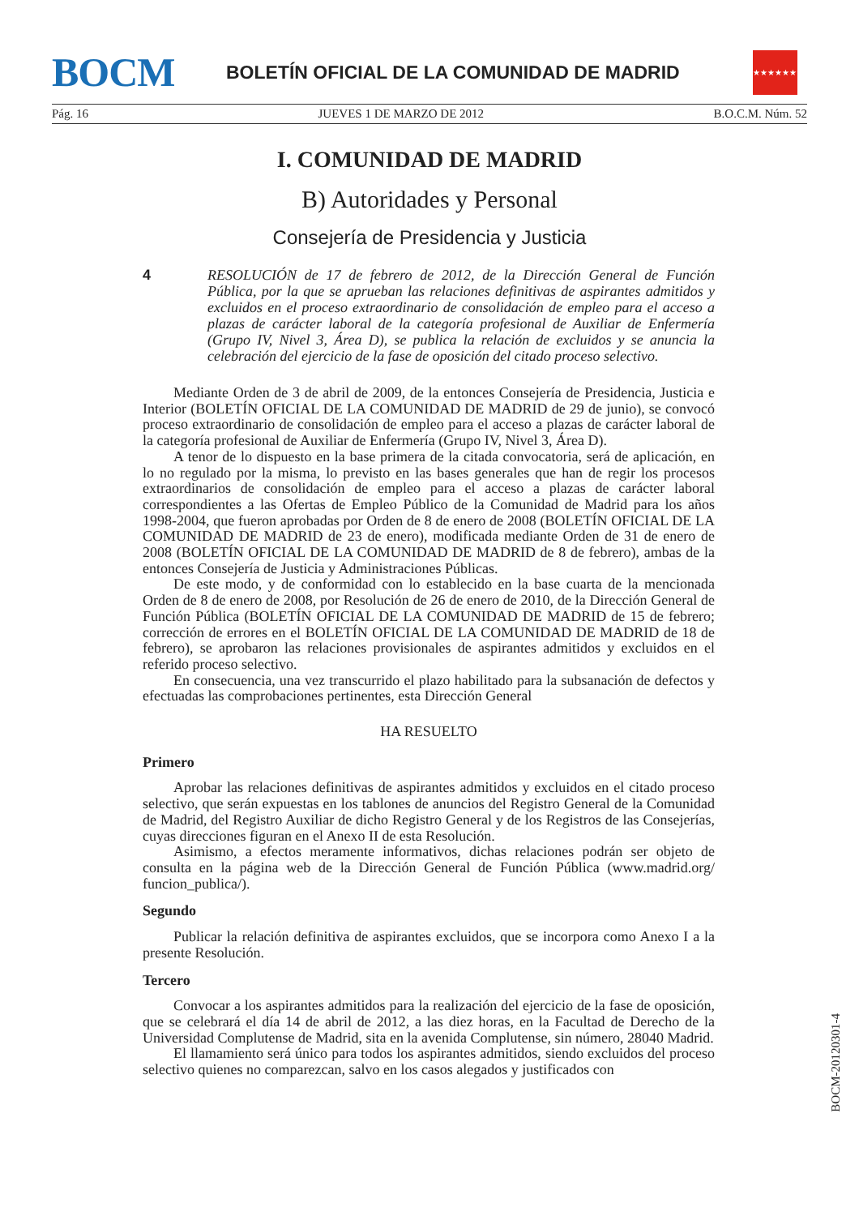BOCM
BOLETÍN OFICIAL DE LA COMUNIDAD DE MADRID
★★★★★★★
Pág. 16 JUEVES 1 DE MARZO DE 2012 B.O.C.M. Núm. 52
I. COMUNIDAD DE MADRID
B) Autoridades y Personal
Consejería de Presidencia y Justicia
4
RESOLUCIÓN de 17 de febrero de 2012, de la Dirección General de Función Pública, por la que se aprueban las relaciones definitivas de aspirantes admitidos y excluidos en el proceso extraordinario de consolidación de empleo para el acceso a plazas de carácter laboral de la categoría profesional de Auxiliar de Enfermería (Grupo IV, Nivel 3, Área D), se publica la relación de excluidos y se anuncia la celebración del ejercicio de la fase de oposición del citado proceso selectivo.
Mediante Orden de 3 de abril de 2009, de la entonces Consejería de Presidencia, Justicia e Interior (BOLETÍN OFICIAL DE LA COMUNIDAD DE MADRID de 29 de junio), se convocó proceso extraordinario de consolidación de empleo para el acceso a plazas de carácter laboral de la categoría profesional de Auxiliar de Enfermería (Grupo IV, Nivel 3, Área D).
A tenor de lo dispuesto en la base primera de la citada convocatoria, será de aplicación, en lo no regulado por la misma, lo previsto en las bases generales que han de regir los procesos extraordinarios de consolidación de empleo para el acceso a plazas de carácter laboral correspondientes a las Ofertas de Empleo Público de la Comunidad de Madrid para los años 1998-2004, que fueron aprobadas por Orden de 8 de enero de 2008 (BOLETÍN OFICIAL DE LA COMUNIDAD DE MADRID de 23 de enero), modificada mediante Orden de 31 de enero de 2008 (BOLETÍN OFICIAL DE LA COMUNIDAD DE MADRID de 8 de febrero), ambas de la entonces Consejería de Justicia y Administraciones Públicas.
De este modo, y de conformidad con lo establecido en la base cuarta de la mencionada Orden de 8 de enero de 2008, por Resolución de 26 de enero de 2010, de la Dirección General de Función Pública (BOLETÍN OFICIAL DE LA COMUNIDAD DE MADRID de 15 de febrero; corrección de errores en el BOLETÍN OFICIAL DE LA COMUNIDAD DE MADRID de 18 de febrero), se aprobaron las relaciones provisionales de aspirantes admitidos y excluidos en el referido proceso selectivo.
En consecuencia, una vez transcurrido el plazo habilitado para la subsanación de defectos y efectuadas las comprobaciones pertinentes, esta Dirección General
HA RESUELTO
Primero
Aprobar las relaciones definitivas de aspirantes admitidos y excluidos en el citado proceso selectivo, que serán expuestas en los tablones de anuncios del Registro General de la Comunidad de Madrid, del Registro Auxiliar de dicho Registro General y de los Registros de las Consejerías, cuyas direcciones figuran en el Anexo II de esta Resolución.
Asimismo, a efectos meramente informativos, dichas relaciones podrán ser objeto de consulta en la página web de la Dirección General de Función Pública (www.madrid.org/ funcion_publica/).
Segundo
Publicar la relación definitiva de aspirantes excluidos, que se incorpora como Anexo I a la presente Resolución.
Tercero
Convocar a los aspirantes admitidos para la realización del ejercicio de la fase de oposición, que se celebrará el día 14 de abril de 2012, a las diez horas, en la Facultad de Derecho de la Universidad Complutense de Madrid, sita en la avenida Complutense, sin número, 28040 Madrid.
El llamamiento será único para todos los aspirantes admitidos, siendo excluidos del proceso selectivo quienes no comparezcan, salvo en los casos alegados y justificados con
BOCM-20120301-4